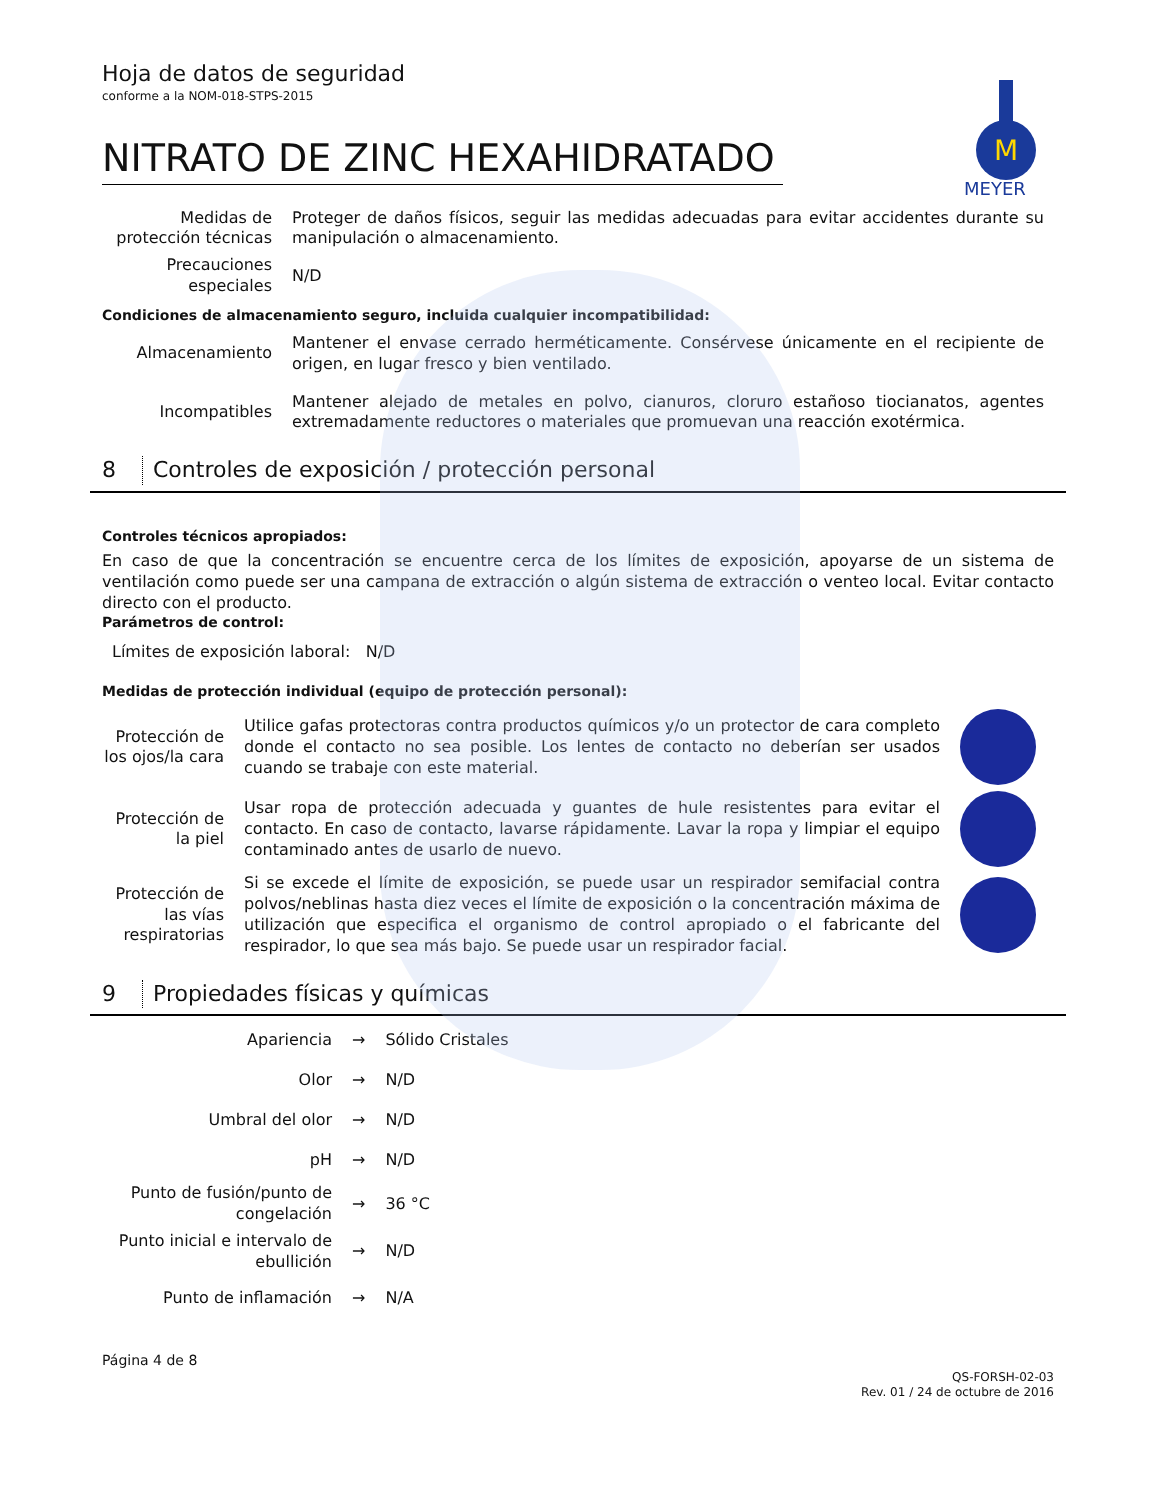Hoja de datos de seguridad
conforme a la NOM-018-STPS-2015
NITRATO DE ZINC HEXAHIDRATADO
M
MEYER
| Medidas de protección técnicas | Proteger de daños físicos, seguir las medidas adecuadas para evitar accidentes durante su manipulación o almacenamiento. |
| Precauciones especiales | N/D |
Condiciones de almacenamiento seguro, incluida cualquier incompatibilidad:
| Almacenamiento | Mantener el envase cerrado herméticamente. Consérvese únicamente en el recipiente de origen, en lugar fresco y bien ventilado. |
| Incompatibles | Mantener alejado de metales en polvo, cianuros, cloruro estañoso tiocianatos, agentes extremadamente reductores o materiales que promuevan una reacción exotérmica. |
8 Controles de exposición / protección personal
Controles técnicos apropiados:
En caso de que la concentración se encuentre cerca de los límites de exposición, apoyarse de un sistema de ventilación como puede ser una campana de extracción o algún sistema de extracción o venteo local. Evitar contacto directo con el producto.
Parámetros de control:
Límites de exposición laboral: N/D
Medidas de protección individual (equipo de protección personal):
| Protección de los ojos/la cara | Utilice gafas protectoras contra productos químicos y/o un protector de cara completo donde el contacto no sea posible. Los lentes de contacto no deberían ser usados cuando se trabaje con este material. | |
| Protección de la piel | Usar ropa de protección adecuada y guantes de hule resistentes para evitar el contacto. En caso de contacto, lavarse rápidamente. Lavar la ropa y limpiar el equipo contaminado antes de usarlo de nuevo. | |
| Protección de las vías respiratorias | Si se excede el límite de exposición, se puede usar un respirador semifacial contra polvos/neblinas hasta diez veces el límite de exposición o la concentración máxima de utilización que especifica el organismo de control apropiado o el fabricante del respirador, lo que sea más bajo. Se puede usar un respirador facial. | |
9 Propiedades físicas y químicas
| Apariencia | → | Sólido Cristales |
| Olor | → | N/D |
| Umbral del olor | → | N/D |
| pH | → | N/D |
| Punto de fusión/punto de congelación | → | 36 °C |
| Punto inicial e intervalo de ebullición | → | N/D |
| Punto de inflamación | → | N/A |
Página 4 de 8
QS-FORSH-02-03
Rev. 01 / 24 de octubre de 2016